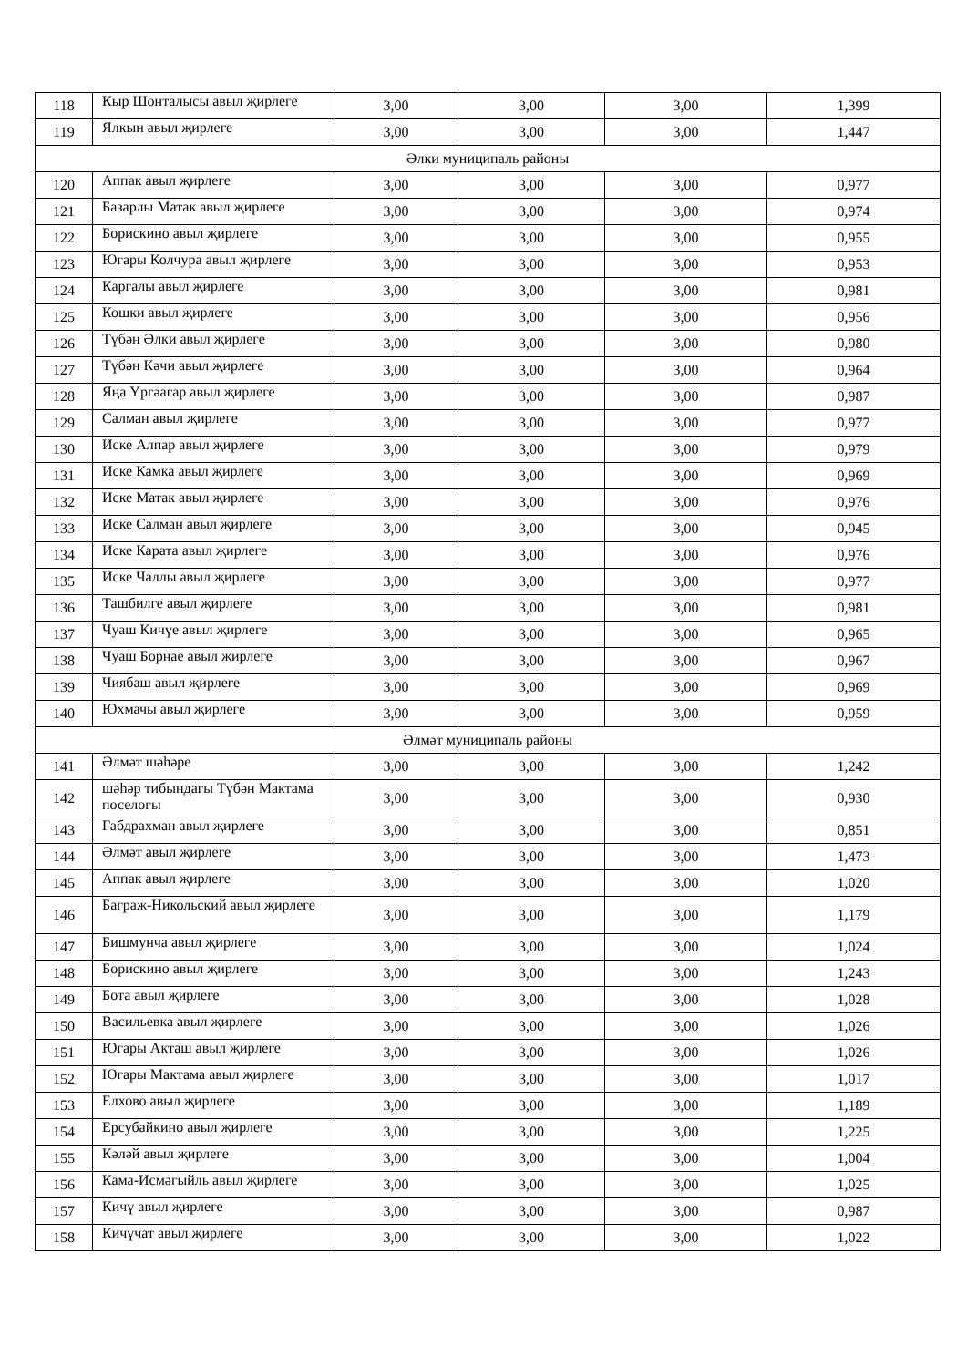| 118 | Кыр Шонталысы авыл җирлеге | 3,00 | 3,00 | 3,00 | 1,399 |
| 119 | Ялкын авыл җирлеге | 3,00 | 3,00 | 3,00 | 1,447 |
| Әлки муниципаль районы | | | | | |
| 120 | Аппак авыл җирлеге | 3,00 | 3,00 | 3,00 | 0,977 |
| 121 | Базарлы Матак авыл җирлеге | 3,00 | 3,00 | 3,00 | 0,974 |
| 122 | Борискино авыл җирлеге | 3,00 | 3,00 | 3,00 | 0,955 |
| 123 | Югары Колчура авыл җирлеге | 3,00 | 3,00 | 3,00 | 0,953 |
| 124 | Каргалы авыл җирлеге | 3,00 | 3,00 | 3,00 | 0,981 |
| 125 | Кошки авыл җирлеге | 3,00 | 3,00 | 3,00 | 0,956 |
| 126 | Түбән Әлки авыл җирлеге | 3,00 | 3,00 | 3,00 | 0,980 |
| 127 | Түбән Кәчи авыл җирлеге | 3,00 | 3,00 | 3,00 | 0,964 |
| 128 | Яңа Үргәагар авыл җирлеге | 3,00 | 3,00 | 3,00 | 0,987 |
| 129 | Салман авыл җирлеге | 3,00 | 3,00 | 3,00 | 0,977 |
| 130 | Иске Алпар авыл җирлеге | 3,00 | 3,00 | 3,00 | 0,979 |
| 131 | Иске Камка авыл җирлеге | 3,00 | 3,00 | 3,00 | 0,969 |
| 132 | Иске Матак авыл җирлеге | 3,00 | 3,00 | 3,00 | 0,976 |
| 133 | Иске Салман авыл җирлеге | 3,00 | 3,00 | 3,00 | 0,945 |
| 134 | Иске Карата авыл җирлеге | 3,00 | 3,00 | 3,00 | 0,976 |
| 135 | Иске Чаллы авыл җирлеге | 3,00 | 3,00 | 3,00 | 0,977 |
| 136 | Ташбилге авыл җирлеге | 3,00 | 3,00 | 3,00 | 0,981 |
| 137 | Чуаш Кичүе авыл җирлеге | 3,00 | 3,00 | 3,00 | 0,965 |
| 138 | Чуаш Борнае авыл җирлеге | 3,00 | 3,00 | 3,00 | 0,967 |
| 139 | Чиябаш авыл җирлеге | 3,00 | 3,00 | 3,00 | 0,969 |
| 140 | Юхмачы авыл җирлеге | 3,00 | 3,00 | 3,00 | 0,959 |
| Әлмәт муниципаль районы | | | | | |
| 141 | Әлмәт шәһәре | 3,00 | 3,00 | 3,00 | 1,242 |
| 142 | шәһәр тибындагы Түбән Мактама поселогы | 3,00 | 3,00 | 3,00 | 0,930 |
| 143 | Габдрахман авыл җирлеге | 3,00 | 3,00 | 3,00 | 0,851 |
| 144 | Әлмәт авыл җирлеге | 3,00 | 3,00 | 3,00 | 1,473 |
| 145 | Аппак авыл җирлеге | 3,00 | 3,00 | 3,00 | 1,020 |
| 146 | Баграж-Никольский авыл җирлеге | 3,00 | 3,00 | 3,00 | 1,179 |
| 147 | Бишмунча авыл җирлеге | 3,00 | 3,00 | 3,00 | 1,024 |
| 148 | Борискино авыл җирлеге | 3,00 | 3,00 | 3,00 | 1,243 |
| 149 | Бота авыл җирлеге | 3,00 | 3,00 | 3,00 | 1,028 |
| 150 | Васильевка авыл җирлеге | 3,00 | 3,00 | 3,00 | 1,026 |
| 151 | Югары Акташ авыл җирлеге | 3,00 | 3,00 | 3,00 | 1,026 |
| 152 | Югары Мактама авыл җирлеге | 3,00 | 3,00 | 3,00 | 1,017 |
| 153 | Елхово авыл җирлеге | 3,00 | 3,00 | 3,00 | 1,189 |
| 154 | Ерсубайкино авыл җирлеге | 3,00 | 3,00 | 3,00 | 1,225 |
| 155 | Кәләй авыл җирлеге | 3,00 | 3,00 | 3,00 | 1,004 |
| 156 | Кама-Исмәгыйль авыл җирлеге | 3,00 | 3,00 | 3,00 | 1,025 |
| 157 | Кичү авыл җирлеге | 3,00 | 3,00 | 3,00 | 0,987 |
| 158 | Кичүчат авыл җирлеге | 3,00 | 3,00 | 3,00 | 1,022 |